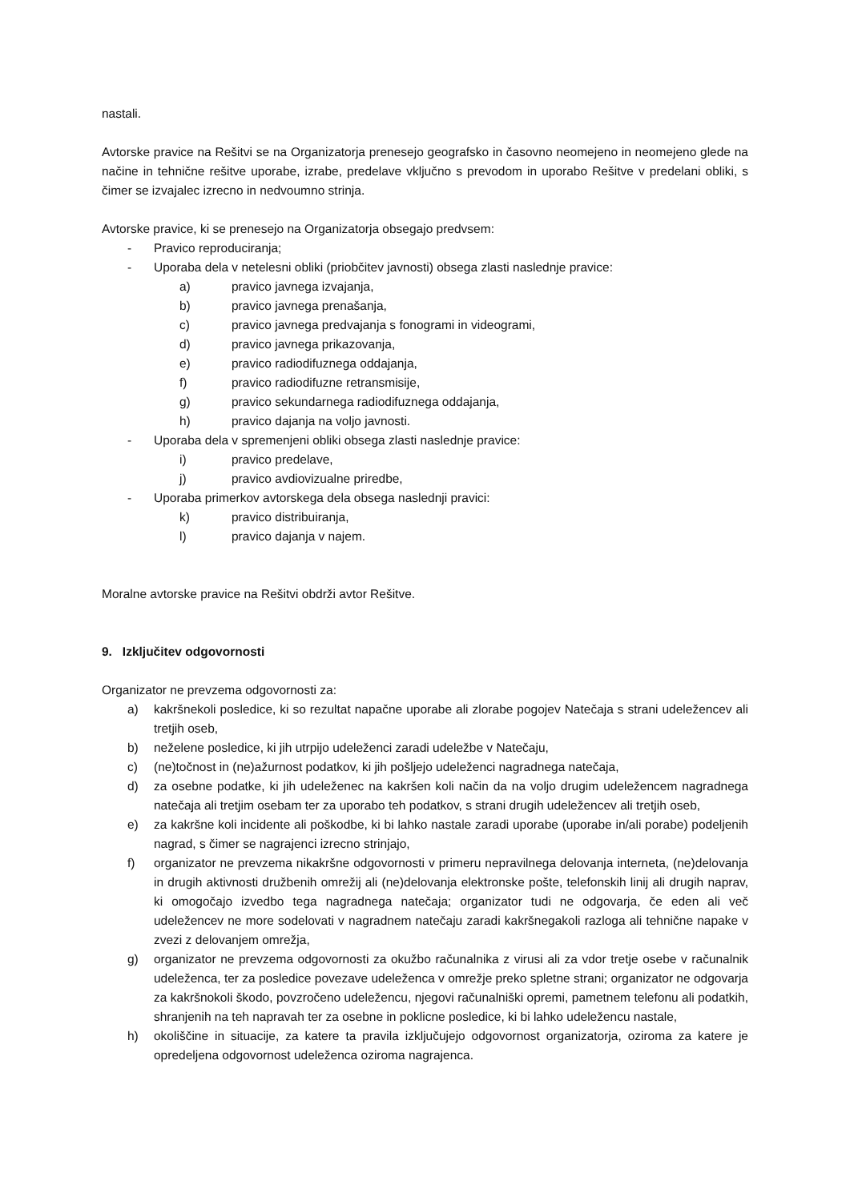nastali.
Avtorske pravice na Rešitvi se na Organizatorja prenesejo geografsko in časovno neomejeno in neomejeno glede na načine in tehnične rešitve uporabe, izrabe, predelave vključno s prevodom in uporabo Rešitve v predelani obliki, s čimer se izvajalec izrecno in nedvoumno strinja.
Avtorske pravice, ki se prenesejo na Organizatorja obsegajo predvsem:
- Pravico reproduciranja;
- Uporaba dela v netelesni obliki (priobčitev javnosti) obsega zlasti naslednje pravice:
a) pravico javnega izvajanja,
b) pravico javnega prenašanja,
c) pravico javnega predvajanja s fonogrami in videogrami,
d) pravico javnega prikazovanja,
e) pravico radiodifuznega oddajanja,
f) pravico radiodifuzne retransmisije,
g) pravico sekundarnega radiodifuznega oddajanja,
h) pravico dajanja na voljo javnosti.
- Uporaba dela v spremenjeni obliki obsega zlasti naslednje pravice:
i) pravico predelave,
j) pravico avdiovizualne priredbe,
- Uporaba primerkov avtorskega dela obsega naslednji pravici:
k) pravico distribuiranja,
l) pravico dajanja v najem.
Moralne avtorske pravice na Rešitvi obdrži avtor Rešitve.
9. Izključitev odgovornosti
Organizator ne prevzema odgovornosti za:
a) kakršnekoli posledice, ki so rezultat napačne uporabe ali zlorabe pogojev Natečaja s strani udeležencev ali tretjih oseb,
b) neželene posledice, ki jih utrpijo udeleženci zaradi udeležbe v Natečaju,
c) (ne)točnost in (ne)ažurnost podatkov, ki jih pošljejo udeleženci nagradnega natečaja,
d) za osebne podatke, ki jih udeleženec na kakršen koli način da na voljo drugim udeležencem nagradnega natečaja ali tretjim osebam ter za uporabo teh podatkov, s strani drugih udeležencev ali tretjih oseb,
e) za kakršne koli incidente ali poškodbe, ki bi lahko nastale zaradi uporabe (uporabe in/ali porabe) podeljenih nagrad, s čimer se nagrajenci izrecno strinjajo,
f) organizator ne prevzema nikakršne odgovornosti v primeru nepravilnega delovanja interneta, (ne)delovanja in drugih aktivnosti družbenih omrežij ali (ne)delovanja elektronske pošte, telefonskih linij ali drugih naprav, ki omogočajo izvedbo tega nagradnega natečaja; organizator tudi ne odgovarja, če eden ali več udeležencev ne more sodelovati v nagradnem natečaju zaradi kakršnegakoli razloga ali tehnične napake v zvezi z delovanjem omrežja,
g) organizator ne prevzema odgovornosti za okužbo računalnika z virusi ali za vdor tretje osebe v računalnik udeleženca, ter za posledice povezave udeleženca v omrežje preko spletne strani; organizator ne odgovarja za kakršnokoli škodo, povzročeno udeležencu, njegovi računalniški opremi, pametnem telefonu ali podatkih, shranjenih na teh napravah ter za osebne in poklicne posledice, ki bi lahko udeležencu nastale,
h) okoliščine in situacije, za katere ta pravila izključujejo odgovornost organizatorja, oziroma za katere je opredeljena odgovornost udeleženca oziroma nagrajenca.